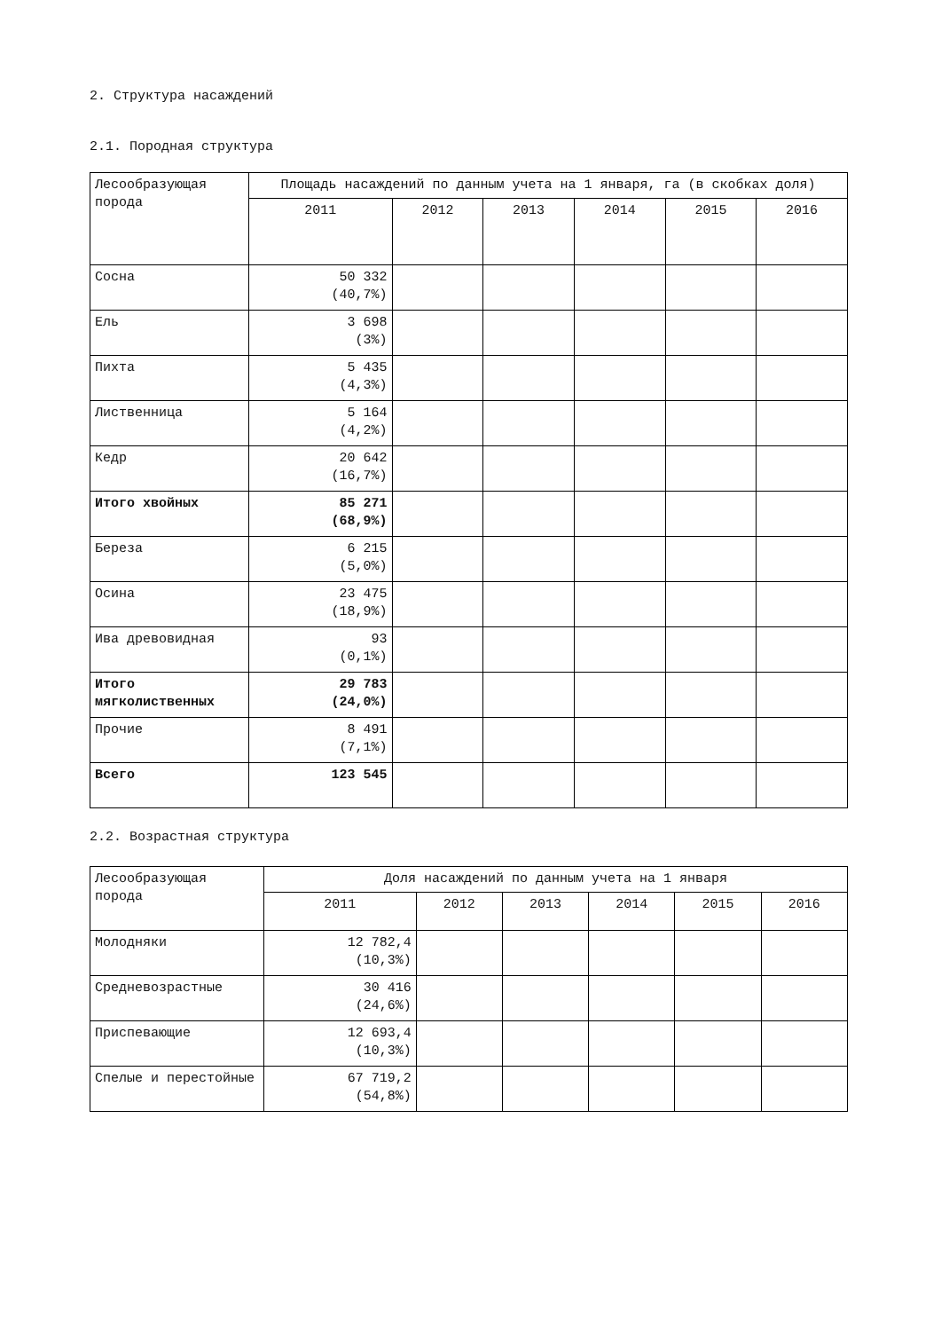2. Структура насаждений
2.1. Породная структура
| Лесообразующая порода | Площадь насаждений по данным учета на 1 января, га (в скобках доля) | | | | | |
| --- | --- | --- | --- | --- | --- | --- |
| | 2011 | 2012 | 2013 | 2014 | 2015 | 2016 |
| Сосна | 50 332 (40,7%) | | | | | |
| Ель | 3 698 (3%) | | | | | |
| Пихта | 5 435 (4,3%) | | | | | |
| Лиственница | 5 164 (4,2%) | | | | | |
| Кедр | 20 642 (16,7%) | | | | | |
| Итого хвойных | 85 271 (68,9%) | | | | | |
| Береза | 6 215 (5,0%) | | | | | |
| Осина | 23 475 (18,9%) | | | | | |
| Ива древовидная | 93 (0,1%) | | | | | |
| Итого мягколиственных | 29 783 (24,0%) | | | | | |
| Прочие | 8 491 (7,1%) | | | | | |
| Всего | 123 545 | | | | | |
2.2. Возрастная структура
| Лесообразующая порода | Доля насаждений по данным учета на 1 января | | | | | |
| --- | --- | --- | --- | --- | --- | --- |
| | 2011 | 2012 | 2013 | 2014 | 2015 | 2016 |
| Молодняки | 12 782,4 (10,3%) | | | | | |
| Средневозрастные | 30 416 (24,6%) | | | | | |
| Приспевающие | 12 693,4 (10,3%) | | | | | |
| Спелые и перестойные | 67 719,2 (54,8%) | | | | | |